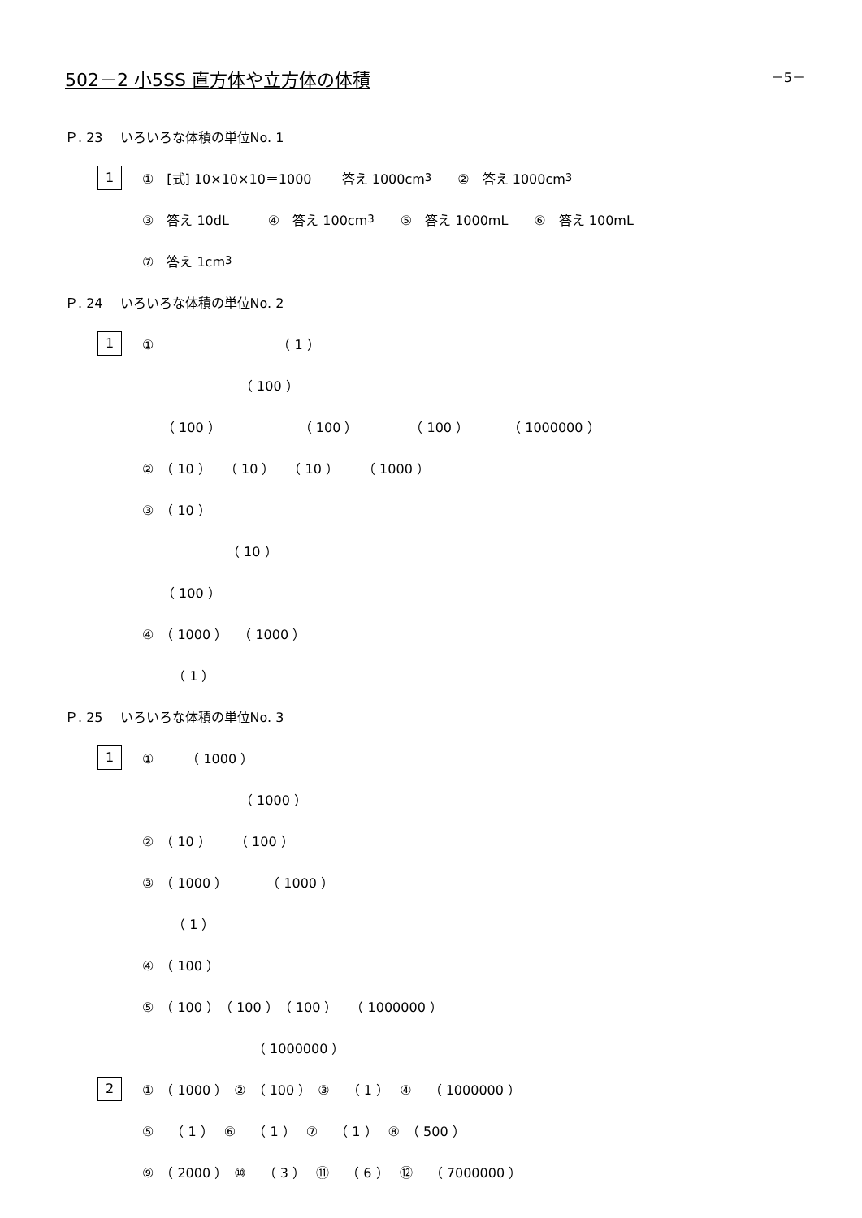－5－
502－2 小5SS 直方体や立方体の体積
Ｐ. 23　 いろいろな体積の単位No. 1
1 ①　[式] 10×10×10＝1000　　 答え 1000cm<sup>3</sup>　　②　答え 1000cm<sup>3</sup>
③　答え 10dL　　　④　答え 100cm<sup>3</sup>　　⑤　答え 1000mL　　⑥　答え 100mL
⑦　答え 1cm<sup>3</sup>
Ｐ. 24　 いろいろな体積の単位No. 2
1 ①　　　　　　　　　　（ 1 ）
　　　　　　　　（ 100 ）
　　（ 100 ）　　　　　　　（ 100 ）　　　　　（ 100 ）　　　　（ 1000000 ）
②　（ 10 ）　　（ 10 ）　　（ 10 ）　　 （ 1000 ）
③　（ 10 ）
　　　　　　　（ 10 ）
　　（ 100 ）
④　（ 1000 ）　 （ 1000 ）
　　 （ 1 ）
Ｐ. 25　 いろいろな体積の単位No. 3
1 ①　　　（ 1000 ）
　　　　　　　　（ 1000 ）
②　（ 10 ）　　 （ 100 ）
③　（ 1000 ）　　　　（ 1000 ）
　　 （ 1 ）
④　（ 100 ）
⑤　（ 100 ）　（ 100 ）　（ 100 ）　　（ 1000000 ）
　　　　　　　　　（ 1000000 ）
2 ①　（ 1000 ）　②　（ 100 ）　③　 （ 1 ）　 ④　 （ 1000000 ）
⑤　 （ 1 ）　 ⑥　 （ 1 ）　 ⑦　 （ 1 ）　 ⑧　（ 500 ）
⑨　（ 2000 ）　⑩　 （ 3 ）　 ⑪　 （ 6 ）　 ⑫　 （ 7000000 ）